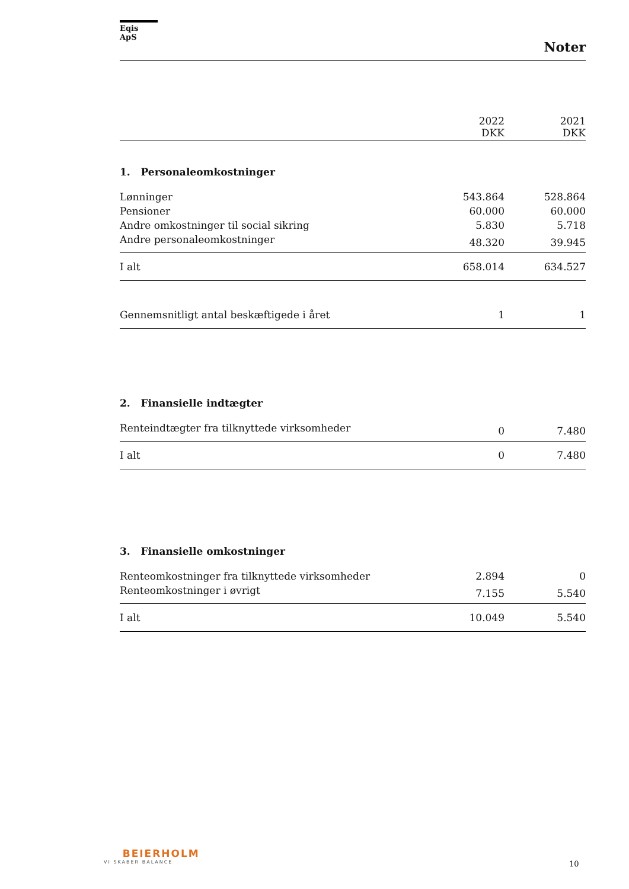Eqis ApS
Noter
| | 2022 DKK | 2021 DKK |
| --- | --- | --- |
1. Personaleomkostninger
| Lønninger | 543.864 | 528.864 |
| Pensioner | 60.000 | 60.000 |
| Andre omkostninger til social sikring | 5.830 | 5.718 |
| Andre personaleomkostninger | 48.320 | 39.945 |
| I alt | 658.014 | 634.527 |
| Gennemsnitligt antal beskæftigede i året | 1 | 1 |
2. Finansielle indtægter
| Renteindtægter fra tilknyttede virksomheder | 0 | 7.480 |
| I alt | 0 | 7.480 |
3. Finansielle omkostninger
| Renteomkostninger fra tilknyttede virksomheder | 2.894 | 0 |
| Renteomkostninger i øvrigt | 7.155 | 5.540 |
| I alt | 10.049 | 5.540 |
BEIERHOLM
VI SKABER BALANCE
10